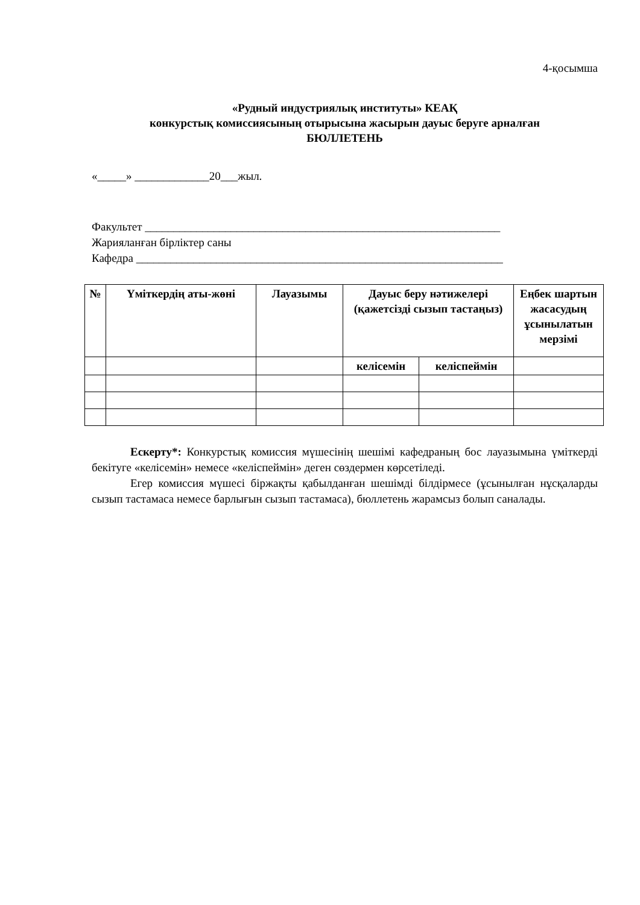4-қосымша
«Рудный индустриялық институты» КЕАҚ
конкурстық комиссиясының отырысына жасырын дауыс беруге арналған
БЮЛЛЕТЕНЬ
«_____» _____________20___жыл.
Факультет ______________________________________________________________
Жарияланған бірліктер саны
Кафедра ________________________________________________________________
| № | Үміткердің аты-жөні | Лауазымы | Дауыс беру нәтижелері (қажетсізді сызып тастаңыз) | | Еңбек шартын жасасудың ұсынылатын мерзімі |
| --- | --- | --- | --- | --- | --- |
| | | | келісемін | келіспеймін | |
Ескерту*: Конкурстық комиссия мүшесінің шешімі кафедраның бос лауазымына үміткерді бекітуге «келісемін» немесе «келіспеймін» деген сөздермен көрсетіледі.
Егер комиссия мүшесі біржақты қабылданған шешімді білдірмесе (ұсынылған нұсқаларды сызып тастамаса немесе барлығын сызып тастамаса), бюллетень жарамсыз болып саналады.